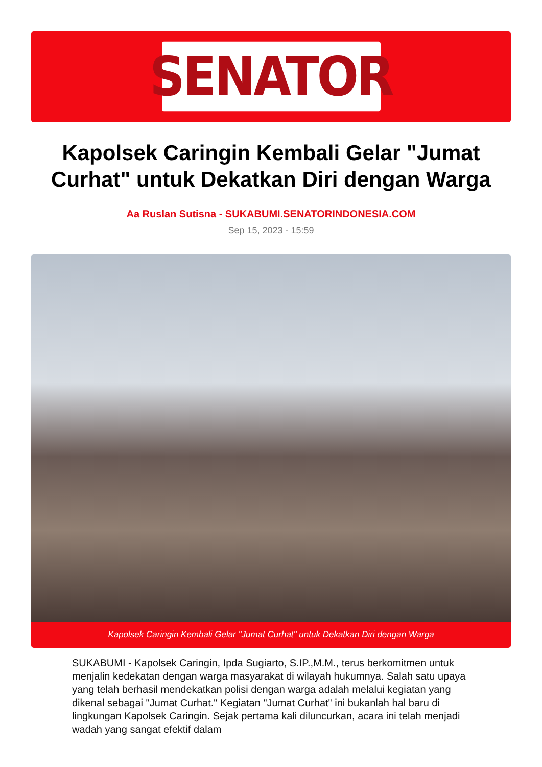SENATOR
Kapolsek Caringin Kembali Gelar "Jumat Curhat" untuk Dekatkan Diri dengan Warga
Aa Ruslan Sutisna - SUKABUMI.SENATORINDONESIA.COM
Sep 15, 2023 - 15:59
Kapolsek Caringin Kembali Gelar "Jumat Curhat" untuk Dekatkan Diri dengan Warga
SUKABUMI - Kapolsek Caringin, Ipda Sugiarto, S.IP.,M.M., terus berkomitmen untuk menjalin kedekatan dengan warga masyarakat di wilayah hukumnya. Salah satu upaya yang telah berhasil mendekatkan polisi dengan warga adalah melalui kegiatan yang dikenal sebagai "Jumat Curhat." Kegiatan "Jumat Curhat" ini bukanlah hal baru di lingkungan Kapolsek Caringin. Sejak pertama kali diluncurkan, acara ini telah menjadi wadah yang sangat efektif dalam